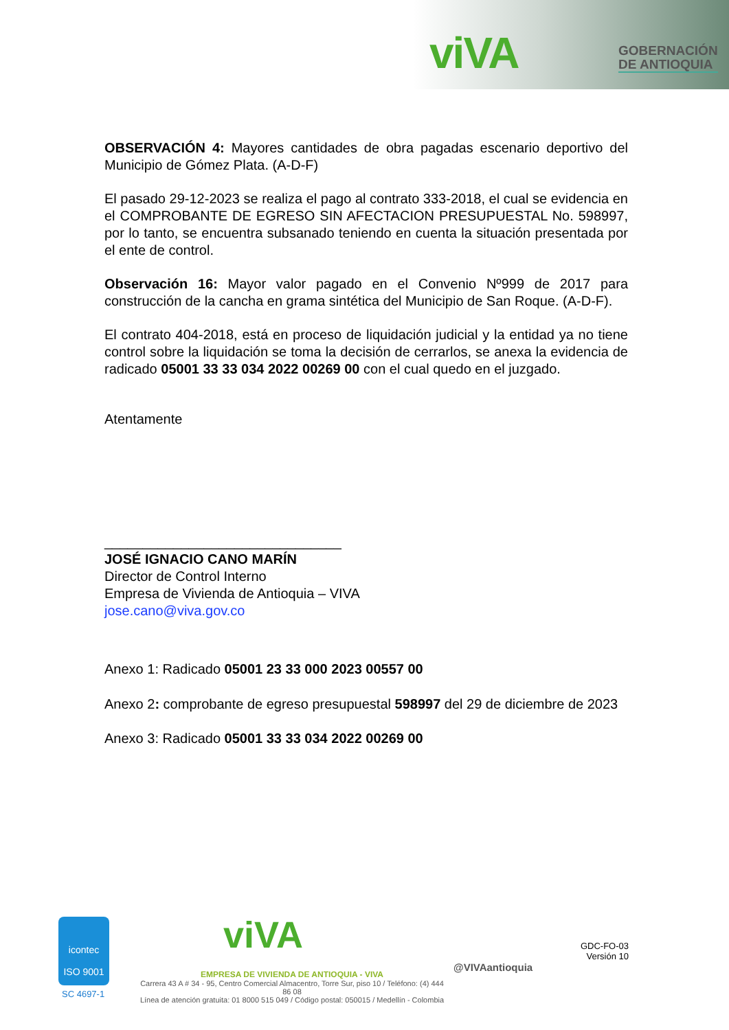viVA
GOBERNACIÓN
DE ANTIOQUIA
OBSERVACIÓN 4: Mayores cantidades de obra pagadas escenario deportivo del Municipio de Gómez Plata. (A-D-F)
El pasado 29-12-2023 se realiza el pago al contrato 333-2018, el cual se evidencia en el COMPROBANTE DE EGRESO SIN AFECTACION PRESUPUESTAL No. 598997, por lo tanto, se encuentra subsanado teniendo en cuenta la situación presentada por el ente de control.
Observación 16: Mayor valor pagado en el Convenio Nº999 de 2017 para construcción de la cancha en grama sintética del Municipio de San Roque. (A-D-F).
El contrato 404-2018, está en proceso de liquidación judicial y la entidad ya no tiene control sobre la liquidación se toma la decisión de cerrarlos, se anexa la evidencia de radicado 05001 33 33 034 2022 00269 00 con el cual quedo en el juzgado.
Atentamente
_______________________________
JOSÉ IGNACIO CANO MARÍN
Director de Control Interno
Empresa de Vivienda de Antioquia – VIVA
jose.cano@viva.gov.co
Anexo 1: Radicado 05001 23 33 000 2023 00557 00
Anexo 2: comprobante de egreso presupuestal 598997 del 29 de diciembre de 2023
Anexo 3: Radicado 05001 33 33 034 2022 00269 00
icontec
ISO 9001
SC 4697-1
viVA
EMPRESA DE VIVIENDA DE ANTIOQUIA - VIVA
Carrera 43 A # 34 - 95, Centro Comercial Almacentro, Torre Sur, piso 10 / Teléfono: (4) 444 86 08
Línea de atención gratuita: 01 8000 515 049 / Código postal: 050015 / Medellín - Colombia
@VIVAantioquia
GDC-FO-03
Versión 10